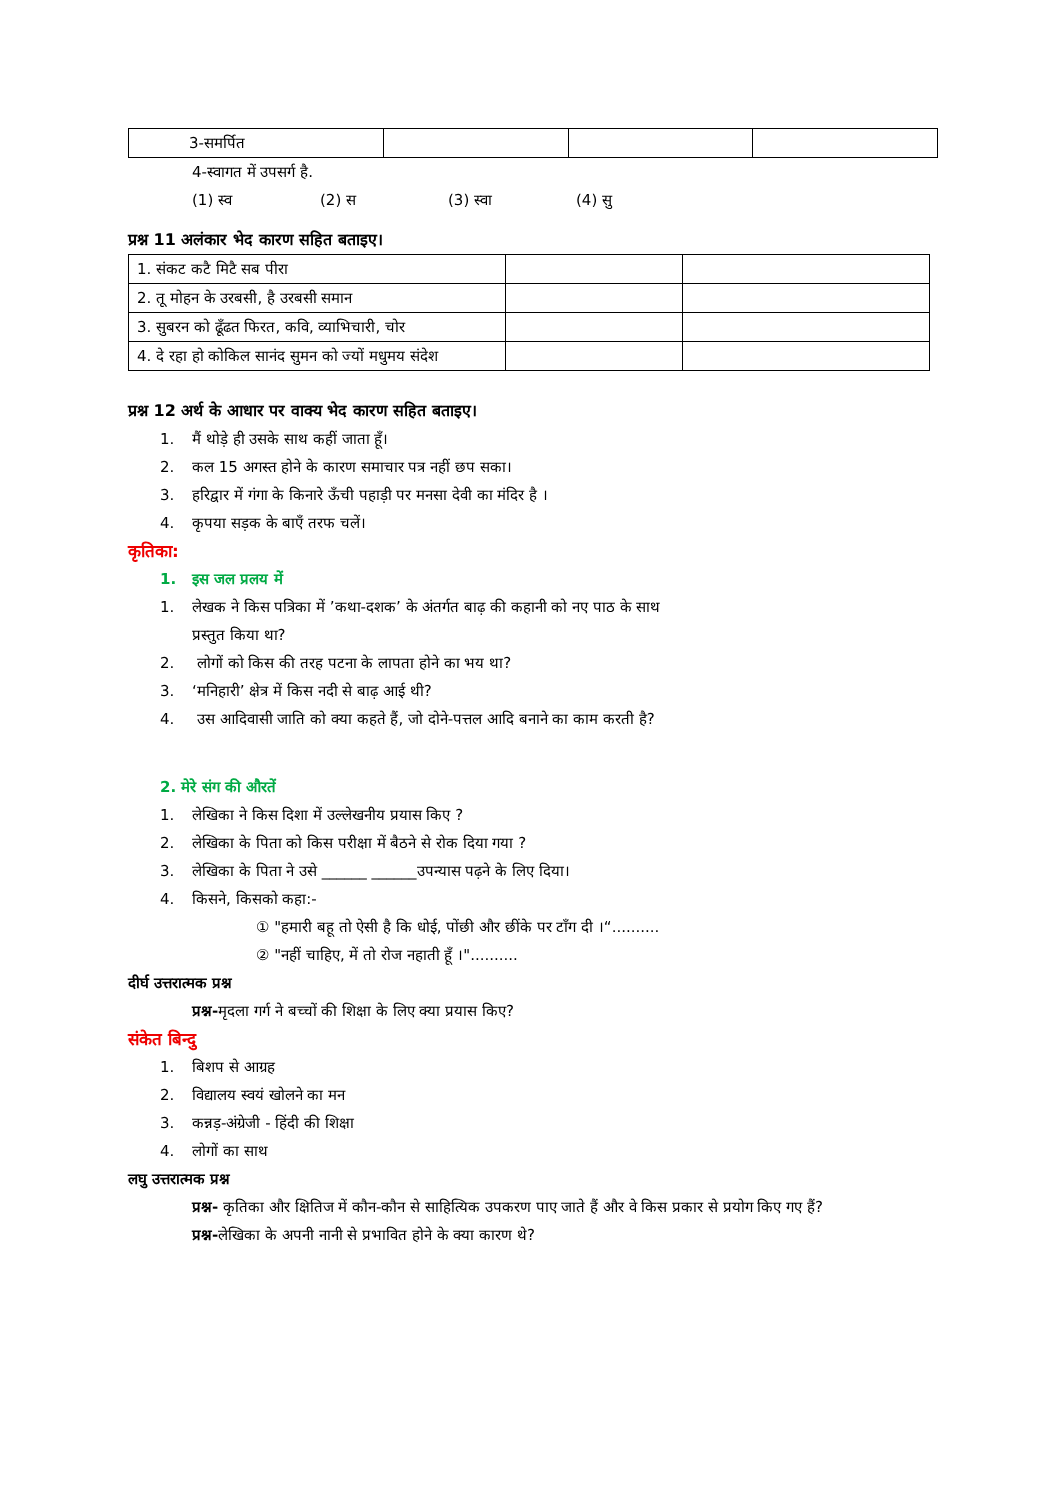| 3-समर्पित | | | |
4-स्वागत में उपसर्ग है.
(1) स्व (2) स (3) स्वा (4) सु
प्रश्न 11 अलंकार भेद कारण सहित बताइए।
| 1. संकट कटै मिटै सब पीरा | | |
| 2. तू मोहन के उरबसी, है उरबसी समान | | |
| 3. सुबरन को ढूँढत फिरत, कवि, व्याभिचारी, चोर | | |
| 4. दे रहा हो कोकिल सानंद सुमन को ज्यों मधुमय संदेश | | |
प्रश्न 12 अर्थ के आधार पर वाक्य भेद कारण सहित बताइए।
1. मैं थोड़े ही उसके साथ कहीं जाता हूँ।
2. कल 15 अगस्त होने के कारण समाचार पत्र नहीं छप सका।
3. हरिद्वार में गंगा के किनारे ऊँची पहाड़ी पर मनसा देवी का मंदिर है ।
4. कृपया सड़क के बाएँ तरफ चलें।
कृतिका:
1. इस जल प्रलय में
1. लेखक ने किस पत्रिका में ’कथा-दशक’ के अंतर्गत बाढ़ की कहानी को नए पाठ के साथ
प्रस्तुत किया था?
2. लोगों को किस की तरह पटना के लापता होने का भय था?
3. ‘मनिहारी’ क्षेत्र में किस नदी से बाढ़ आई थी?
4. उस आदिवासी जाति को क्या कहते हैं, जो दोने-पत्तल आदि बनाने का काम करती है?
2. मेरे संग की औरतें
1. लेखिका ने किस दिशा में उल्लेखनीय प्रयास किए ?
2. लेखिका के पिता को किस परीक्षा में बैठने से रोक दिया गया ?
3. लेखिका के पिता ने उसे ______ ______उपन्यास पढ़ने के लिए दिया।
4. किसने, किसको कहा:-
① "हमारी बहू तो ऐसी है कि धोई, पोंछी और छींके पर टाँग दी ।“..........
② "नहीं चाहिए, में तो रोज नहाती हूँ ।"..........
दीर्घ उत्तरात्मक प्रश्न
प्रश्न-मृदला गर्ग ने बच्चों की शिक्षा के लिए क्या प्रयास किए?
संकेत बिन्दु
1. बिशप से आग्रह
2. विद्यालय स्वयं खोलने का मन
3. कन्नड़-अंग्रेजी - हिंदी की शिक्षा
4. लोगों का साथ
लघु उत्तरात्मक प्रश्न
प्रश्न- कृतिका और क्षितिज में कौन-कौन से साहित्यिक उपकरण पाए जाते हैं और वे किस प्रकार से प्रयोग किए गए हैं?
प्रश्न-लेखिका के अपनी नानी से प्रभावित होने के क्या कारण थे?